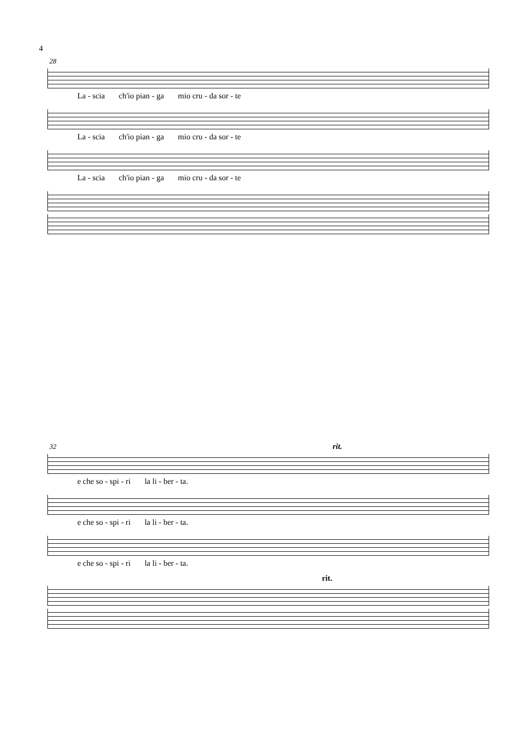4
28
La - scia ch'io pian - ga mio cru - da sor - te
La - scia ch'io pian - ga mio cru - da sor - te
La - scia ch'io pian - ga mio cru - da sor - te
32 rit.
e che so - spi - ri la li - ber - ta.
e che so - spi - ri la li - ber - ta.
e che so - spi - ri la li - ber - ta.
rit.